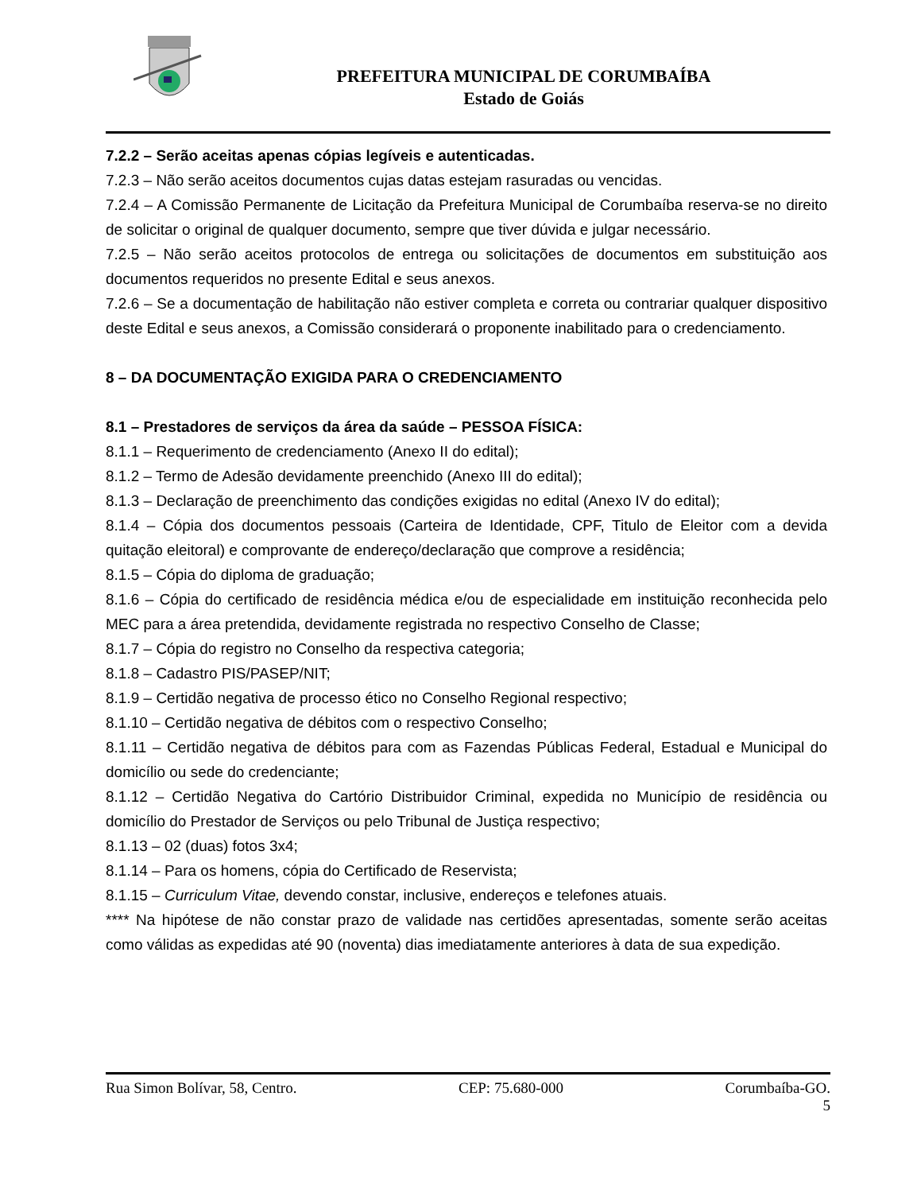PREFEITURA MUNICIPAL DE CORUMBAÍBA
Estado de Goiás
7.2.2 – Serão aceitas apenas cópias legíveis e autenticadas.
7.2.3 – Não serão aceitos documentos cujas datas estejam rasuradas ou vencidas.
7.2.4 – A Comissão Permanente de Licitação da Prefeitura Municipal de Corumbaíba reserva-se no direito de solicitar o original de qualquer documento, sempre que tiver dúvida e julgar necessário.
7.2.5 – Não serão aceitos protocolos de entrega ou solicitações de documentos em substituição aos documentos requeridos no presente Edital e seus anexos.
7.2.6 – Se a documentação de habilitação não estiver completa e correta ou contrariar qualquer dispositivo deste Edital e seus anexos, a Comissão considerará o proponente inabilitado para o credenciamento.
8 – DA DOCUMENTAÇÃO EXIGIDA PARA O CREDENCIAMENTO
8.1 – Prestadores de serviços da área da saúde – PESSOA FÍSICA:
8.1.1 – Requerimento de credenciamento (Anexo II do edital);
8.1.2 – Termo de Adesão devidamente preenchido (Anexo III do edital);
8.1.3 – Declaração de preenchimento das condições exigidas no edital (Anexo IV do edital);
8.1.4 – Cópia dos documentos pessoais (Carteira de Identidade, CPF, Titulo de Eleitor com a devida quitação eleitoral) e comprovante de endereço/declaração que comprove a residência;
8.1.5 – Cópia do diploma de graduação;
8.1.6 – Cópia do certificado de residência médica e/ou de especialidade em instituição reconhecida pelo MEC para a área pretendida, devidamente registrada no respectivo Conselho de Classe;
8.1.7 – Cópia do registro no Conselho da respectiva categoria;
8.1.8 – Cadastro PIS/PASEP/NIT;
8.1.9 – Certidão negativa de processo ético no Conselho Regional respectivo;
8.1.10 – Certidão negativa de débitos com o respectivo Conselho;
8.1.11 – Certidão negativa de débitos para com as Fazendas Públicas Federal, Estadual e Municipal do domicílio ou sede do credenciante;
8.1.12 – Certidão Negativa do Cartório Distribuidor Criminal, expedida no Município de residência ou domicílio do Prestador de Serviços ou pelo Tribunal de Justiça respectivo;
8.1.13 – 02 (duas) fotos 3x4;
8.1.14 – Para os homens, cópia do Certificado de Reservista;
8.1.15 – Curriculum Vitae, devendo constar, inclusive, endereços e telefones atuais.
**** Na hipótese de não constar prazo de validade nas certidões apresentadas, somente serão aceitas como válidas as expedidas até 90 (noventa) dias imediatamente anteriores à data de sua expedição.
Rua Simon Bolívar, 58, Centro. CEP: 75.680-000 Corumbaíba-GO.
5